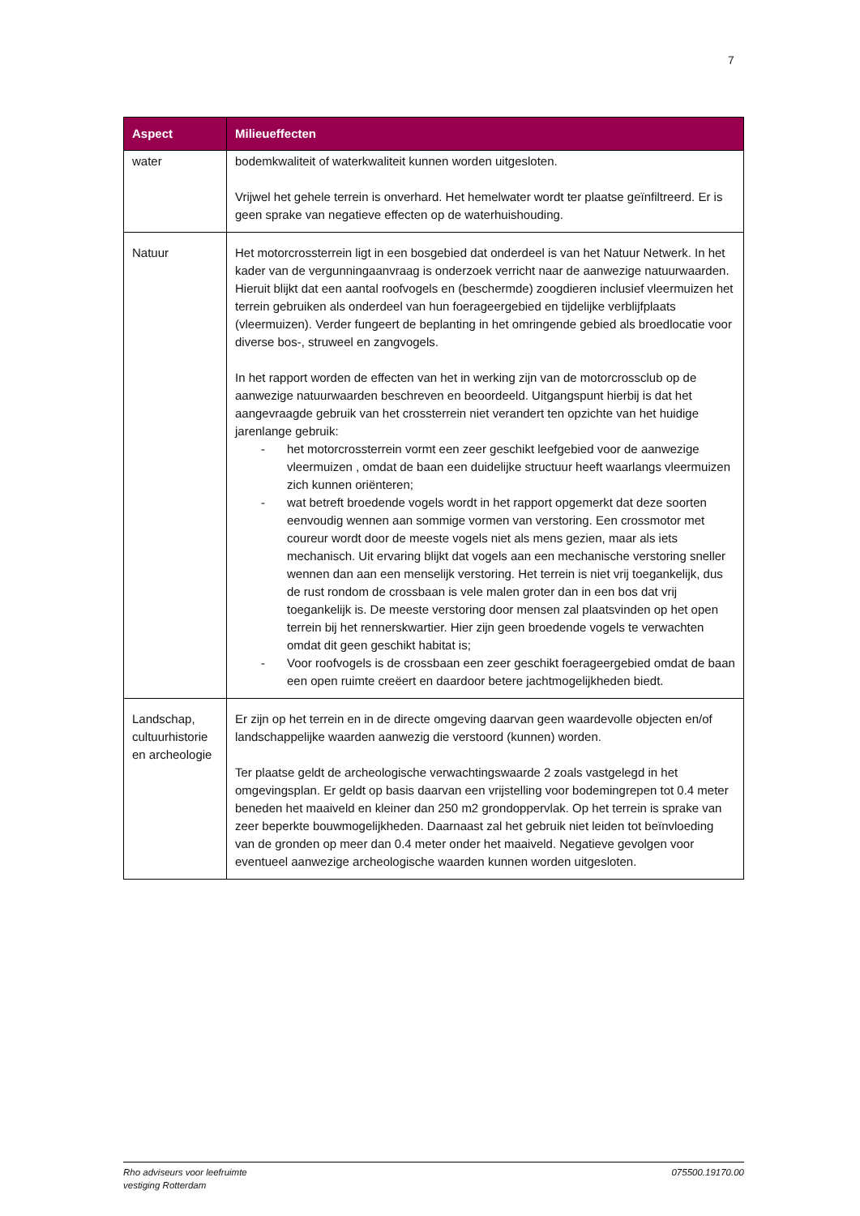7
| Aspect | Milieueffecten |
| --- | --- |
| water | bodemkwaliteit of waterkwaliteit kunnen worden uitgesloten. Vrijwel het gehele terrein is onverhard. Het hemelwater wordt ter plaatse geïnfiltreerd. Er is geen sprake van negatieve effecten op de waterhuishouding. |
| Natuur | Het motorcrossterrein ligt in een bosgebied dat onderdeel is van het Natuur Netwerk. In het kader van de vergunningaanvraag is onderzoek verricht naar de aanwezige natuurwaarden. Hieruit blijkt dat een aantal roofvogels en (beschermde) zoogdieren inclusief vleermuizen het terrein gebruiken als onderdeel van hun foerageergebied en tijdelijke verblijfplaats (vleermuizen). Verder fungeert de beplanting in het omringende gebied als broedlocatie voor diverse bos-, struweel en zangvogels. In het rapport worden de effecten van het in werking zijn van de motorcrossclub op de aanwezige natuurwaarden beschreven en beoordeeld. Uitgangspunt hierbij is dat het aangevraagde gebruik van het crossterrein niet verandert ten opzichte van het huidige jarenlange gebruik: - het motorcrossterrein vormt een zeer geschikt leefgebied voor de aanwezige vleermuizen , omdat de baan een duidelijke structuur heeft waarlangs vleermuizen zich kunnen oriënteren; - wat betreft broedende vogels wordt in het rapport opgemerkt dat deze soorten eenvoudig wennen aan sommige vormen van verstoring. Een crossmotor met coureur wordt door de meeste vogels niet als mens gezien, maar als iets mechanisch. Uit ervaring blijkt dat vogels aan een mechanische verstoring sneller wennen dan aan een menselijk verstoring. Het terrein is niet vrij toegankelijk, dus de rust rondom de crossbaan is vele malen groter dan in een bos dat vrij toegankelijk is. De meeste verstoring door mensen zal plaatsvinden op het open terrein bij het rennerskwartier. Hier zijn geen broedende vogels te verwachten omdat dit geen geschikt habitat is; - Voor roofvogels is de crossbaan een zeer geschikt foerageergebied omdat de baan een open ruimte creëert en daardoor betere jachtmogelijkheden biedt. |
| Landschap, cultuurhistorie en archeologie | Er zijn op het terrein en in de directe omgeving daarvan geen waardevolle objecten en/of landschappelijke waarden aanwezig die verstoord (kunnen) worden. Ter plaatse geldt de archeologische verwachtingswaarde 2 zoals vastgelegd in het omgevingsplan. Er geldt op basis daarvan een vrijstelling voor bodemingrepen tot 0.4 meter beneden het maaiveld en kleiner dan 250 m2 grondoppervlak. Op het terrein is sprake van zeer beperkte bouwmogelijkheden. Daarnaast zal het gebruik niet leiden tot beïnvloeding van de gronden op meer dan 0.4 meter onder het maaiveld. Negatieve gevolgen voor eventueel aanwezige archeologische waarden kunnen worden uitgesloten. |
Rho adviseurs voor leefruimte
vestiging Rotterdam
075500.19170.00